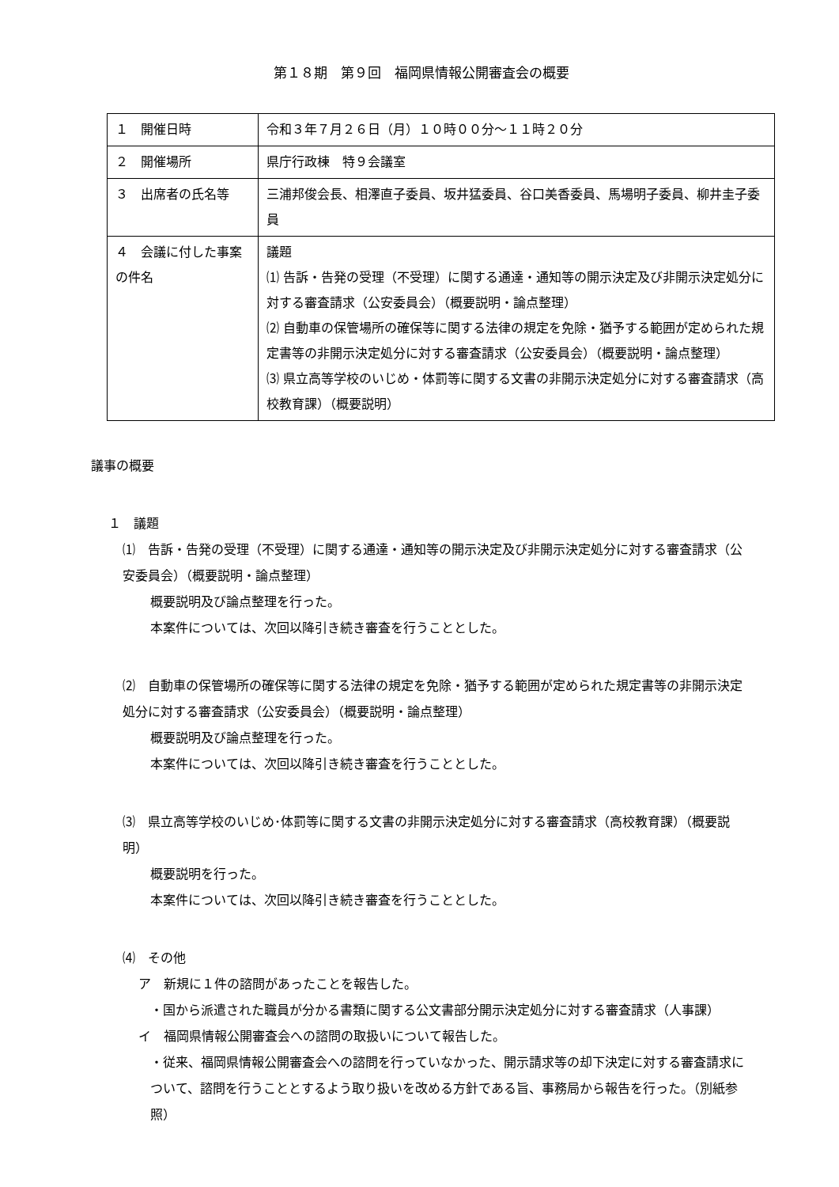第１８期　第９回　福岡県情報公開審査会の概要
| １ 開催日時 | 令和３年７月２６日（月）１０時００分～１１時２０分 |
| ２ 開催場所 | 県庁行政棟 特９会議室 |
| ３ 出席者の氏名等 | 三浦邦俊会長、相澤直子委員、坂井猛委員、谷口美香委員、馬場明子委員、柳井圭子委員 |
| ４ 会議に付した事案の件名 | 議題 ⑴ 告訴・告発の受理（不受理）に関する通達・通知等の開示決定及び非開示決定処分に対する審査請求（公安委員会）（概要説明・論点整理） ⑵ 自動車の保管場所の確保等に関する法律の規定を免除・猶予する範囲が定められた規定書等の非開示決定処分に対する審査請求（公安委員会）（概要説明・論点整理） ⑶ 県立高等学校のいじめ・体罰等に関する文書の非開示決定処分に対する審査請求（高校教育課）（概要説明） |
議事の概要
１　議題
⑴　告訴・告発の受理（不受理）に関する通達・通知等の開示決定及び非開示決定処分に対する審査請求（公安委員会）（概要説明・論点整理）
概要説明及び論点整理を行った。
本案件については、次回以降引き続き審査を行うこととした。
⑵　自動車の保管場所の確保等に関する法律の規定を免除・猶予する範囲が定められた規定書等の非開示決定処分に対する審査請求（公安委員会）（概要説明・論点整理）
概要説明及び論点整理を行った。
本案件については、次回以降引き続き審査を行うこととした。
⑶　県立高等学校のいじめ･体罰等に関する文書の非開示決定処分に対する審査請求（高校教育課）（概要説明）
概要説明を行った。
本案件については、次回以降引き続き審査を行うこととした。
⑷　その他
ア　新規に１件の諮問があったことを報告した。
・国から派遣された職員が分かる書類に関する公文書部分開示決定処分に対する審査請求（人事課）
イ　福岡県情報公開審査会への諮問の取扱いについて報告した。
・従来、福岡県情報公開審査会への諮問を行っていなかった、開示請求等の却下決定に対する審査請求について、諮問を行うこととするよう取り扱いを改める方針である旨、事務局から報告を行った。（別紙参照）